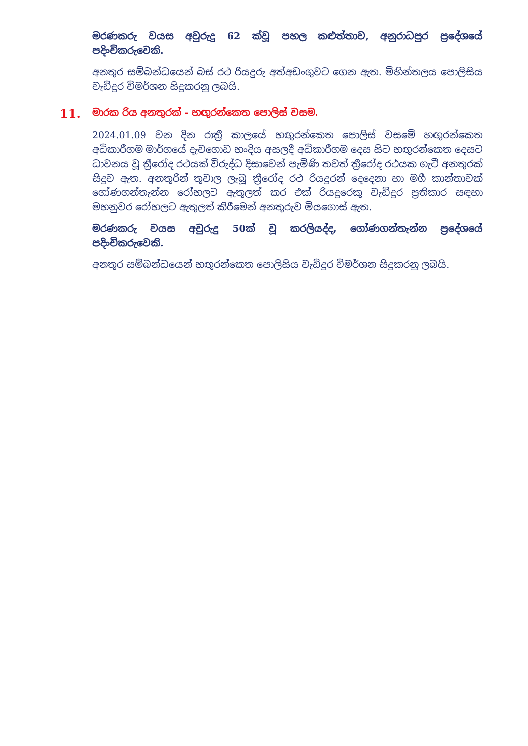මරණකරු වයස අවුරුදු 62 ක්වූ පහල කළුත්තාව, අනුරාධපුර ප්‍රදේශයේ පදිංචිකරුවෙකි.
අනතුර සම්බන්ධයෙන් බස් රථ රියදුරු අත්අඩංගුවට ගෙන ඇත. මිහින්තලය පොලිසිය වැඩිදුර විමර්ශන සිදුකරනු ලබයි.
11. මාරක රිය අනතුරක් - හඟුරන්කෙත පොලිස් වසම.
2024.01.09 වන දින රාත්‍රී කාලයේ හඟුරන්කෙත පොලිස් වසමේ හඟුරන්කෙත අධිකාරීගම මාර්ගයේ දැවගොඩ හංදිය අසලදී අධිකාරීගම දෙස සිට හඟුරන්කෙත දෙසට ධාවනය වූ ත්‍රීරෝද රථයක් විරුද්ධ දිසාවෙන් පැමිණි තවත් ත්‍රීරෝද රථයක ගැටී අනතුරක් සිදුව ඇත. අනතුරින් තුවාල ලැබූ ත්‍රීරෝද රථ රියදුරන් දෙදෙනා හා මගී කාන්තාවක් ගෝණගන්තැන්න රෝහලට ඇතුලත් කර එක් රියදුරෙකු වැඩිදුර ප්‍රතිකාර සඳහා මහනුවර රෝහලට ඇතුලත් කිරීමෙන් අනතුරුව මියගොස් ඇත.
මරණකරු වයස අවුරුදු 50ක් වූ කරලියද්ද, ගෝණගන්තැන්න ප්‍රදේශයේ පදිංචිකරුවෙකි.
අනතුර සම්බන්ධයෙන් හඟුරන්කෙත පොලිසිය වැඩිදුර විමර්ශන සිදුකරනු ලබයි.